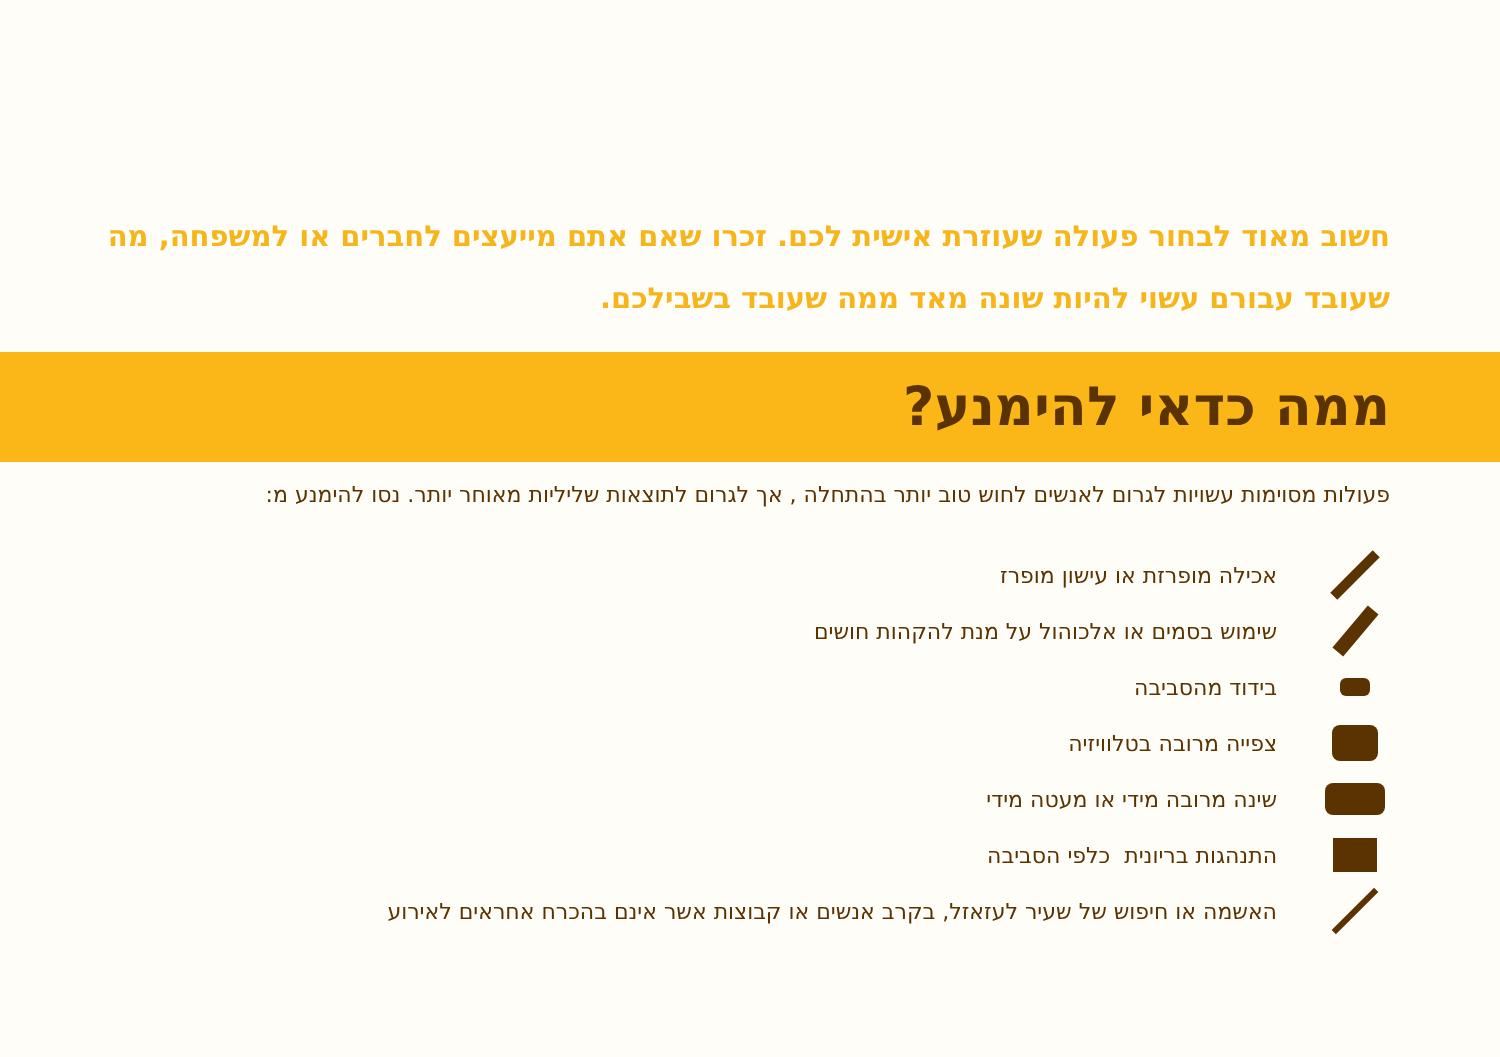חשוב מאוד לבחור פעולה שעוזרת אישית לכם. זכרו שאם אתם מייעצים לחברים או למשפחה, מה שעובד עבורם עשוי להיות שונה מאד ממה שעובד בשבילכם.
ממה כדאי להימנע?
פעולות מסוימות עשויות לגרום לאנשים לחוש טוב יותר בהתחלה , אך לגרום לתוצאות שליליות מאוחר יותר. נסו להימנע מ:
אכילה מופרזת או עישון מופרז
שימוש בסמים או אלכוהול על מנת להקהות חושים
בידוד מהסביבה
צפייה מרובה בטלוויזיה
שינה מרובה מידי או מעטה מידי
התנהגות בריונית כלפי הסביבה
האשמה או חיפוש של שעיר לעזאזל, בקרב אנשים או קבוצות אשר אינם בהכרח אחראים לאירוע